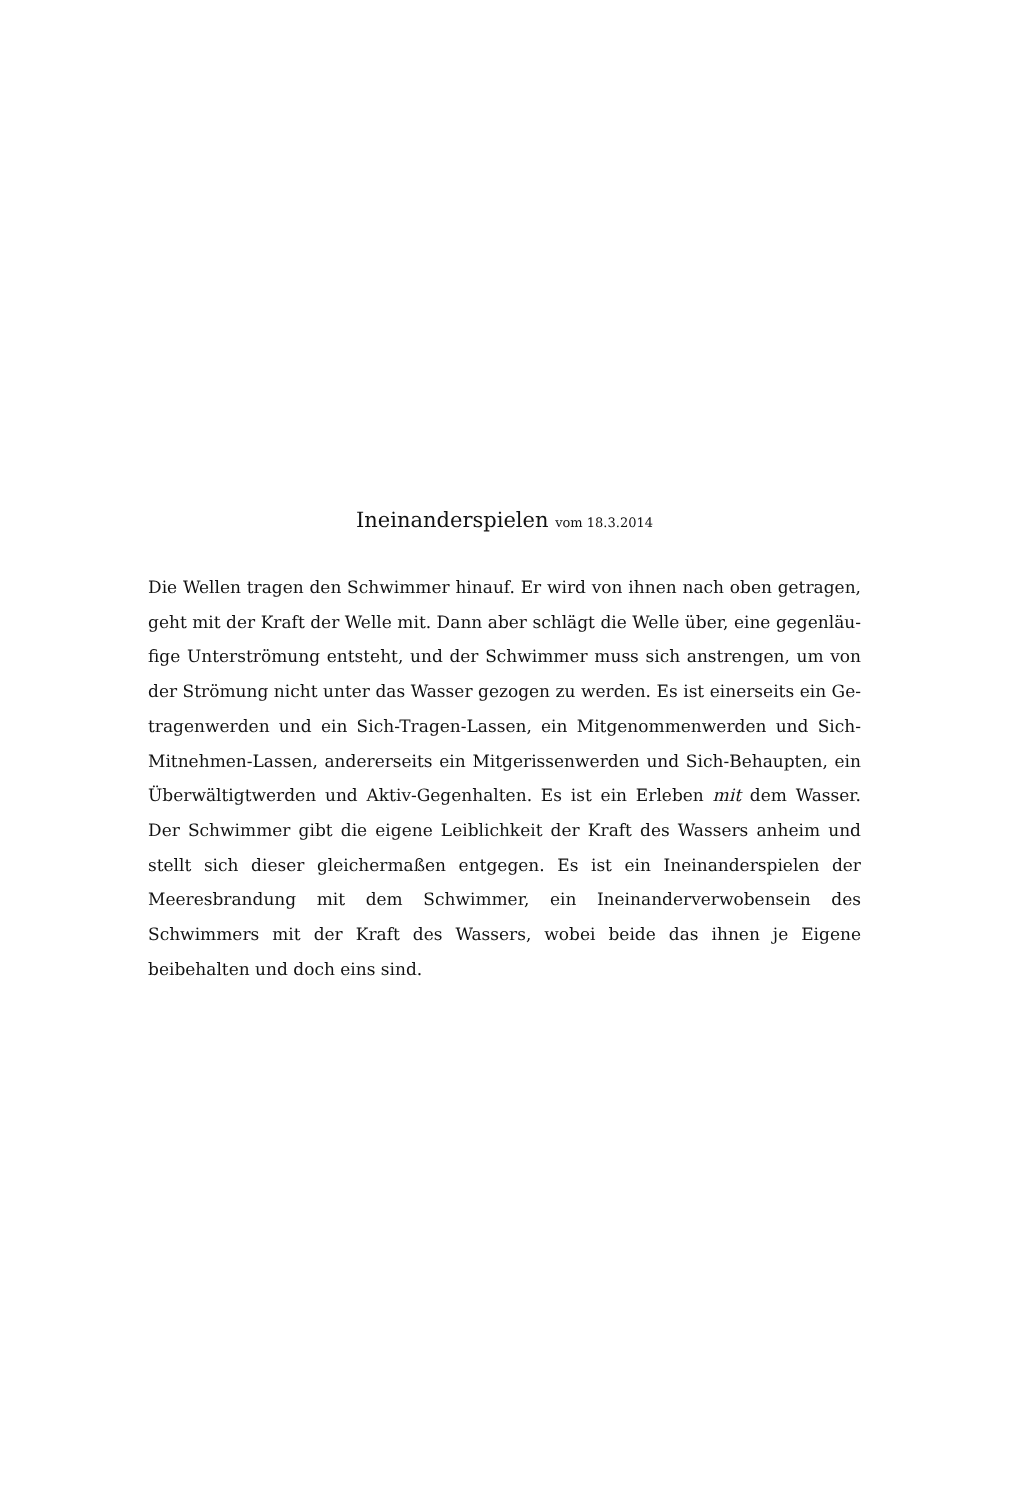Ineinanderspielen vom 18.3.2014
Die Wellen tragen den Schwimmer hinauf. Er wird von ihnen nach oben getragen, geht mit der Kraft der Welle mit. Dann aber schlägt die Welle über, eine gegenläu­fige Unterströmung entsteht, und der Schwimmer muss sich anstrengen, um von der Strömung nicht unter das Wasser gezogen zu werden. Es ist einerseits ein Ge­tragenwerden und ein Sich-Tragen-Lassen, ein Mitgenommenwerden und Sich-Mitnehmen-Lassen, andererseits ein Mitgerissenwerden und Sich-Behaupten, ein Überwältigtwerden und Aktiv-Gegenhalten. Es ist ein Erleben mit dem Wasser. Der Schwimmer gibt die eigene Leiblichkeit der Kraft des Wassers anheim und stellt sich dieser gleichermaßen entgegen. Es ist ein Ineinanderspielen der Meeres­brandung mit dem Schwimmer, ein Ineinanderverwobensein des Schwimmers mit der Kraft des Wassers, wobei beide das ihnen je Eigene beibehalten und doch eins sind.